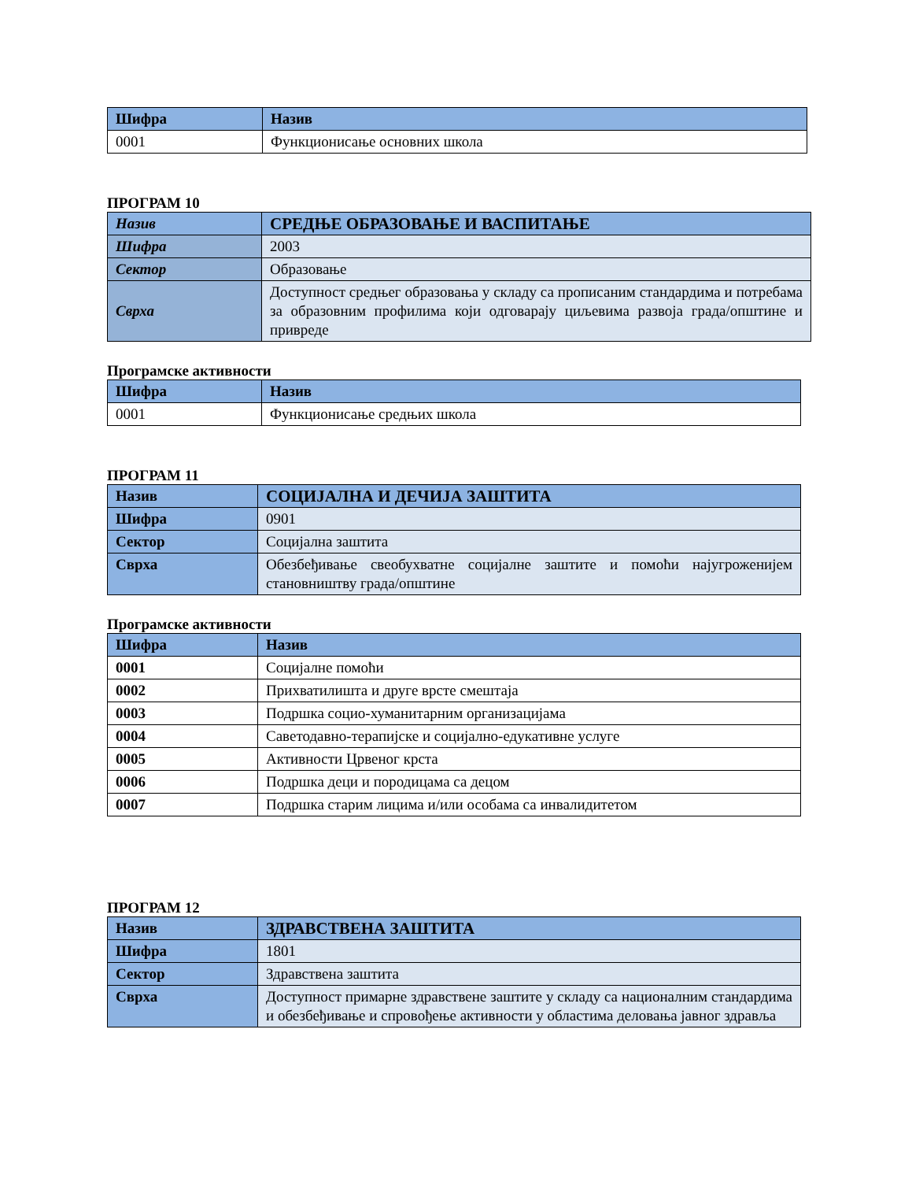| Шифра | Назив |
| --- | --- |
| 0001 | Функционисање основних школа |
ПРОГРАМ 10
| Назив | СРЕДЊЕ ОБРАЗОВАЊЕ И ВАСПИТАЊЕ |
| Шифра | 2003 |
| Сектор | Образовање |
| Сврха | Доступност средњег образовања у складу са прописаним стандардима и потребама за образовним профилима који одговарају циљевима развоја града/општине и привреде |
Програмске активности
| Шифра | Назив |
| --- | --- |
| 0001 | Функционисање средњих школа |
ПРОГРАМ 11
| Назив | СОЦИЈАЛНА И ДЕЧИЈА ЗАШТИТА |
| Шифра | 0901 |
| Сектор | Социјална заштита |
| Сврха | Обезбеђивање свеобухватне социјалне заштите и помоћи најугроженијем становништву града/општине |
Програмске активности
| Шифра | Назив |
| --- | --- |
| 0001 | Социјалне помоћи |
| 0002 | Прихватилишта и друге врсте смештаја |
| 0003 | Подршка социо-хуманитарним организацијама |
| 0004 | Саветодавно-терапијске и социјално-едукативне услуге |
| 0005 | Активности Црвеног крста |
| 0006 | Подршка деци и породицама са децом |
| 0007 | Подршка старим лицима и/или особама са инвалидитетом |
ПРОГРАМ 12
| Назив | ЗДРАВСТВЕНА ЗАШТИТА |
| Шифра | 1801 |
| Сектор | Здравствена заштита |
| Сврха | Доступност примарне здравствене заштите у складу са националним стандардима и обезбеђивање и спровођење активности у областима деловања јавног здравља |